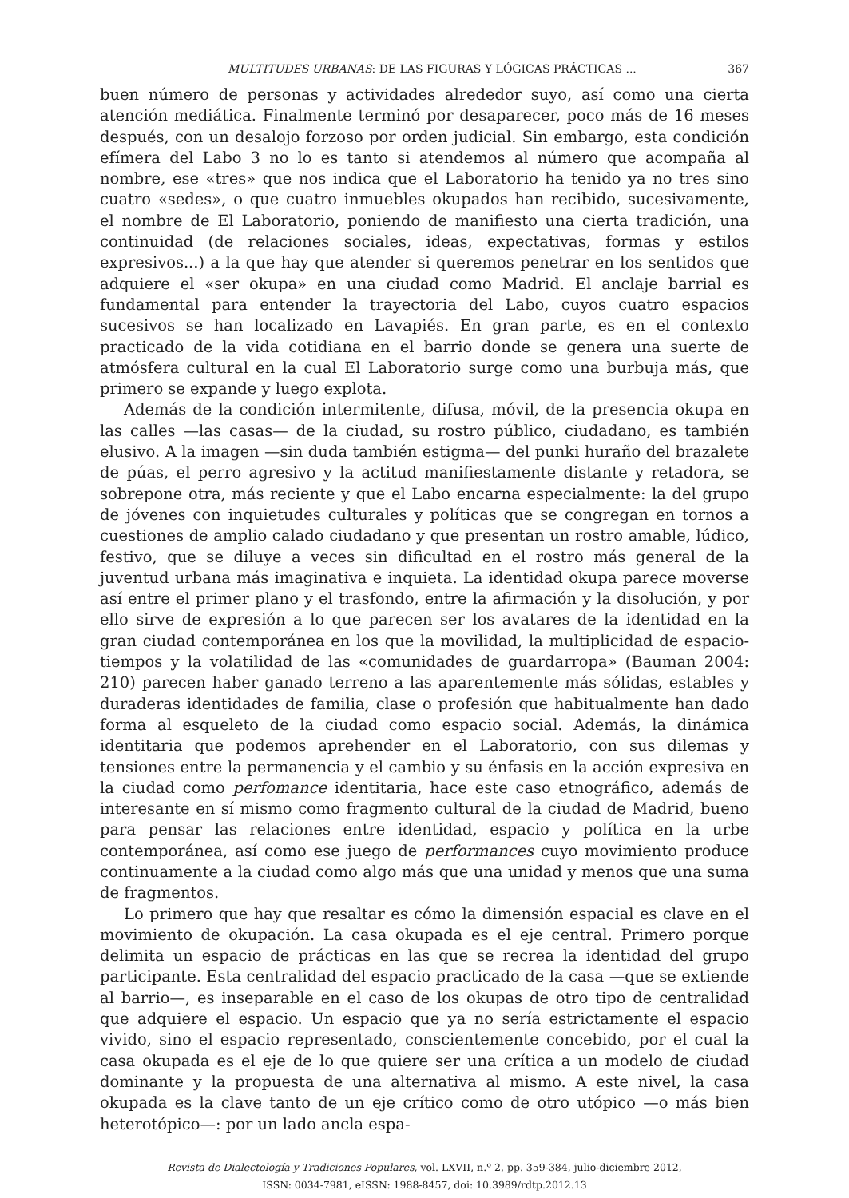MULTITUDES URBANAS: DE LAS FIGURAS Y LÓGICAS PRÁCTICAS ... 367
buen número de personas y actividades alrededor suyo, así como una cierta atención mediática. Finalmente terminó por desaparecer, poco más de 16 meses después, con un desalojo forzoso por orden judicial. Sin embargo, esta condición efímera del Labo 3 no lo es tanto si atendemos al número que acompaña al nombre, ese «tres» que nos indica que el Laboratorio ha tenido ya no tres sino cuatro «sedes», o que cuatro inmuebles okupados han recibido, sucesivamente, el nombre de El Laboratorio, poniendo de manifiesto una cierta tradición, una continuidad (de relaciones sociales, ideas, expectativas, formas y estilos expresivos...) a la que hay que atender si queremos penetrar en los sentidos que adquiere el «ser okupa» en una ciudad como Madrid. El anclaje barrial es fundamental para entender la trayectoria del Labo, cuyos cuatro espacios sucesivos se han localizado en Lavapiés. En gran parte, es en el contexto practicado de la vida cotidiana en el barrio donde se genera una suerte de atmósfera cultural en la cual El Laboratorio surge como una burbuja más, que primero se expande y luego explota.
Además de la condición intermitente, difusa, móvil, de la presencia okupa en las calles —las casas— de la ciudad, su rostro público, ciudadano, es también elusivo. A la imagen —sin duda también estigma— del punki huraño del brazalete de púas, el perro agresivo y la actitud manifiestamente distante y retadora, se sobrepone otra, más reciente y que el Labo encarna especialmente: la del grupo de jóvenes con inquietudes culturales y políticas que se congregan en tornos a cuestiones de amplio calado ciudadano y que presentan un rostro amable, lúdico, festivo, que se diluye a veces sin dificultad en el rostro más general de la juventud urbana más imaginativa e inquieta. La identidad okupa parece moverse así entre el primer plano y el trasfondo, entre la afirmación y la disolución, y por ello sirve de expresión a lo que parecen ser los avatares de la identidad en la gran ciudad contemporánea en los que la movilidad, la multiplicidad de espacio-tiempos y la volatilidad de las «comunidades de guardarropa» (Bauman 2004: 210) parecen haber ganado terreno a las aparentemente más sólidas, estables y duraderas identidades de familia, clase o profesión que habitualmente han dado forma al esqueleto de la ciudad como espacio social. Además, la dinámica identitaria que podemos aprehender en el Laboratorio, con sus dilemas y tensiones entre la permanencia y el cambio y su énfasis en la acción expresiva en la ciudad como perfomance identitaria, hace este caso etnográfico, además de interesante en sí mismo como fragmento cultural de la ciudad de Madrid, bueno para pensar las relaciones entre identidad, espacio y política en la urbe contemporánea, así como ese juego de performances cuyo movimiento produce continuamente a la ciudad como algo más que una unidad y menos que una suma de fragmentos.
Lo primero que hay que resaltar es cómo la dimensión espacial es clave en el movimiento de okupación. La casa okupada es el eje central. Primero porque delimita un espacio de prácticas en las que se recrea la identidad del grupo participante. Esta centralidad del espacio practicado de la casa —que se extiende al barrio—, es inseparable en el caso de los okupas de otro tipo de centralidad que adquiere el espacio. Un espacio que ya no sería estrictamente el espacio vivido, sino el espacio representado, conscientemente concebido, por el cual la casa okupada es el eje de lo que quiere ser una crítica a un modelo de ciudad dominante y la propuesta de una alternativa al mismo. A este nivel, la casa okupada es la clave tanto de un eje crítico como de otro utópico —o más bien heterotópico—: por un lado ancla espa-
Revista de Dialectología y Tradiciones Populares, vol. LXVII, n.º 2, pp. 359-384, julio-diciembre 2012,
ISSN: 0034-7981, eISSN: 1988-8457, doi: 10.3989/rdtp.2012.13